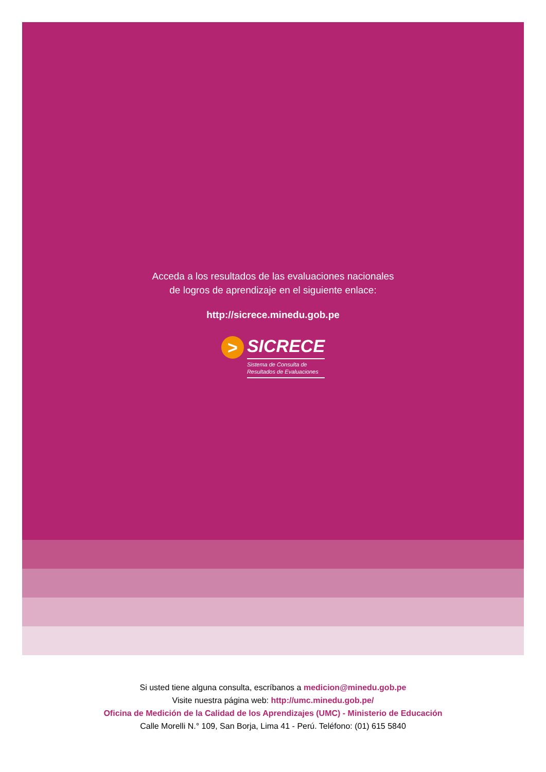Acceda a los resultados de las evaluaciones nacionales
de logros de aprendizaje en el siguiente enlace:
http://sicrece.minedu.gob.pe
>
SICRECE
Sistema de Consulta de
Resultados de Evaluaciones
Si usted tiene alguna consulta, escríbanos a medicion@minedu.gob.pe
Visite nuestra página web: http://umc.minedu.gob.pe/
Oficina de Medición de la Calidad de los Aprendizajes (UMC) - Ministerio de Educación
Calle Morelli N.° 109, San Borja, Lima 41 - Perú. Teléfono: (01) 615 5840